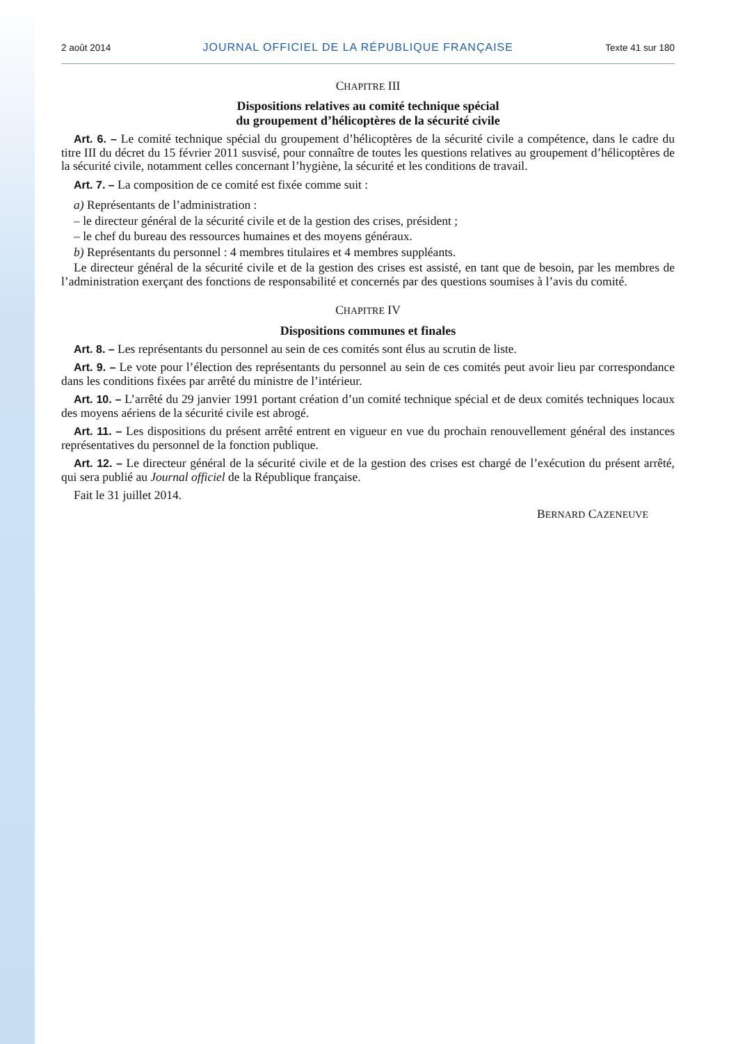2 août 2014 JOURNAL OFFICIEL DE LA RÉPUBLIQUE FRANÇAISE Texte 41 sur 180
CHAPITRE III
Dispositions relatives au comité technique spécial
du groupement d’hélicoptères de la sécurité civile
Art. 6. – Le comité technique spécial du groupement d’hélicoptères de la sécurité civile a compétence, dans le cadre du titre III du décret du 15 février 2011 susvisé, pour connaître de toutes les questions relatives au groupement d’hélicoptères de la sécurité civile, notamment celles concernant l’hygiène, la sécurité et les conditions de travail.
Art. 7. – La composition de ce comité est fixée comme suit :
a) Représentants de l’administration :
– le directeur général de la sécurité civile et de la gestion des crises, président ;
– le chef du bureau des ressources humaines et des moyens généraux.
b) Représentants du personnel : 4 membres titulaires et 4 membres suppléants.
Le directeur général de la sécurité civile et de la gestion des crises est assisté, en tant que de besoin, par les membres de l’administration exerçant des fonctions de responsabilité et concernés par des questions soumises à l’avis du comité.
CHAPITRE IV
Dispositions communes et finales
Art. 8. – Les représentants du personnel au sein de ces comités sont élus au scrutin de liste.
Art. 9. – Le vote pour l’élection des représentants du personnel au sein de ces comités peut avoir lieu par correspondance dans les conditions fixées par arrêté du ministre de l’intérieur.
Art. 10. – L’arrêté du 29 janvier 1991 portant création d’un comité technique spécial et de deux comités techniques locaux des moyens aériens de la sécurité civile est abrogé.
Art. 11. – Les dispositions du présent arrêté entrent en vigueur en vue du prochain renouvellement général des instances représentatives du personnel de la fonction publique.
Art. 12. – Le directeur général de la sécurité civile et de la gestion des crises est chargé de l’exécution du présent arrêté, qui sera publié au Journal officiel de la République française.
Fait le 31 juillet 2014.
BERNARD CAZENEUVE